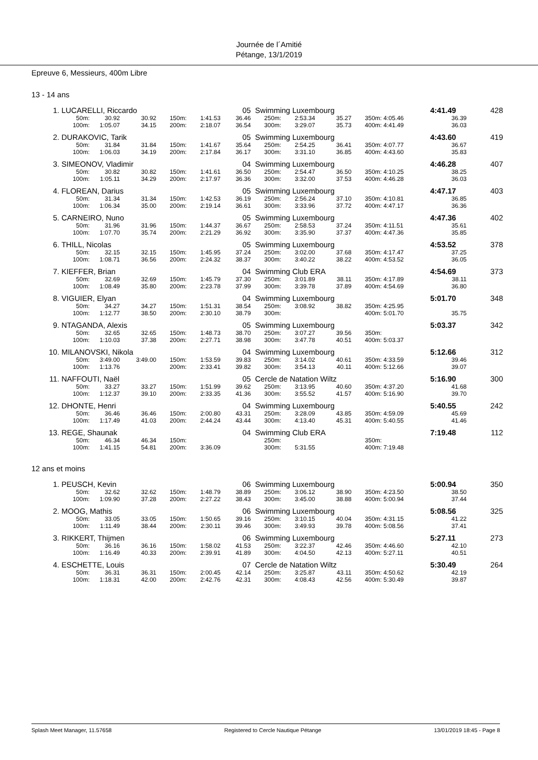Journée de l´Amitié
Pétange, 13/1/2019
Epreuve 6, Messieurs, 400m Libre
13 - 14 ans
| 1. | LUCARELLI, Riccardo | | | | 05 | | Swimming Luxembourg | | | | | 4:41.49 | 428 |
| | 50m: | 30.92 | 30.92 | 150m: | 1:41.53 | 36.46 | 250m: | 2:53.34 | 35.27 | 350m: | 4:05.46 | 36.39 | |
| | 100m: | 1:05.07 | 34.15 | 200m: | 2:18.07 | 36.54 | 300m: | 3:29.07 | 35.73 | 400m: | 4:41.49 | 36.03 | |
| 2. | DURAKOVIC, Tarik | | | | 05 | | Swimming Luxembourg | | | | | 4:43.60 | 419 |
| | 50m: | 31.84 | 31.84 | 150m: | 1:41.67 | 35.64 | 250m: | 2:54.25 | 36.41 | 350m: | 4:07.77 | 36.67 | |
| | 100m: | 1:06.03 | 34.19 | 200m: | 2:17.84 | 36.17 | 300m: | 3:31.10 | 36.85 | 400m: | 4:43.60 | 35.83 | |
| 3. | SIMEONOV, Vladimir | | | | 04 | | Swimming Luxembourg | | | | | 4:46.28 | 407 |
| | 50m: | 30.82 | 30.82 | 150m: | 1:41.61 | 36.50 | 250m: | 2:54.47 | 36.50 | 350m: | 4:10.25 | 38.25 | |
| | 100m: | 1:05.11 | 34.29 | 200m: | 2:17.97 | 36.36 | 300m: | 3:32.00 | 37.53 | 400m: | 4:46.28 | 36.03 | |
| 4. | FLOREAN, Darius | | | | 05 | | Swimming Luxembourg | | | | | 4:47.17 | 403 |
| | 50m: | 31.34 | 31.34 | 150m: | 1:42.53 | 36.19 | 250m: | 2:56.24 | 37.10 | 350m: | 4:10.81 | 36.85 | |
| | 100m: | 1:06.34 | 35.00 | 200m: | 2:19.14 | 36.61 | 300m: | 3:33.96 | 37.72 | 400m: | 4:47.17 | 36.36 | |
| 5. | CARNEIRO, Nuno | | | | 05 | | Swimming Luxembourg | | | | | 4:47.36 | 402 |
| | 50m: | 31.96 | 31.96 | 150m: | 1:44.37 | 36.67 | 250m: | 2:58.53 | 37.24 | 350m: | 4:11.51 | 35.61 | |
| | 100m: | 1:07.70 | 35.74 | 200m: | 2:21.29 | 36.92 | 300m: | 3:35.90 | 37.37 | 400m: | 4:47.36 | 35.85 | |
| 6. | THILL, Nicolas | | | | 05 | | Swimming Luxembourg | | | | | 4:53.52 | 378 |
| | 50m: | 32.15 | 32.15 | 150m: | 1:45.95 | 37.24 | 250m: | 3:02.00 | 37.68 | 350m: | 4:17.47 | 37.25 | |
| | 100m: | 1:08.71 | 36.56 | 200m: | 2:24.32 | 38.37 | 300m: | 3:40.22 | 38.22 | 400m: | 4:53.52 | 36.05 | |
| 7. | KIEFFER, Brian | | | | 04 | | Swimming Club ERA | | | | | 4:54.69 | 373 |
| | 50m: | 32.69 | 32.69 | 150m: | 1:45.79 | 37.30 | 250m: | 3:01.89 | 38.11 | 350m: | 4:17.89 | 38.11 | |
| | 100m: | 1:08.49 | 35.80 | 200m: | 2:23.78 | 37.99 | 300m: | 3:39.78 | 37.89 | 400m: | 4:54.69 | 36.80 | |
| 8. | VIGUIER, Elyan | | | | 04 | | Swimming Luxembourg | | | | | 5:01.70 | 348 |
| | 50m: | 34.27 | 34.27 | 150m: | 1:51.31 | 38.54 | 250m: | 3:08.92 | 38.82 | 350m: | 4:25.95 | | |
| | 100m: | 1:12.77 | 38.50 | 200m: | 2:30.10 | 38.79 | 300m: | | | 400m: | 5:01.70 | 35.75 | |
| 9. | NTAGANDA, Alexis | | | | 05 | | Swimming Luxembourg | | | | | 5:03.37 | 342 |
| | 50m: | 32.65 | 32.65 | 150m: | 1:48.73 | 38.70 | 250m: | 3:07.27 | 39.56 | 350m: | | | |
| | 100m: | 1:10.03 | 37.38 | 200m: | 2:27.71 | 38.98 | 300m: | 3:47.78 | 40.51 | 400m: | 5:03.37 | | |
| 10. | MILANOVSKI, Nikola | | | | 04 | | Swimming Luxembourg | | | | | 5:12.66 | 312 |
| | 50m: | 3:49.00 | 3:49.00 | 150m: | 1:53.59 | 39.83 | 250m: | 3:14.02 | 40.61 | 350m: | 4:33.59 | 39.46 | |
| | 100m: | 1:13.76 | | 200m: | 2:33.41 | 39.82 | 300m: | 3:54.13 | 40.11 | 400m: | 5:12.66 | 39.07 | |
| 11. | NAFFOUTI, Naël | | | | 05 | | Cercle de Natation Wiltz | | | | | 5:16.90 | 300 |
| | 50m: | 33.27 | 33.27 | 150m: | 1:51.99 | 39.62 | 250m: | 3:13.95 | 40.60 | 350m: | 4:37.20 | 41.68 | |
| | 100m: | 1:12.37 | 39.10 | 200m: | 2:33.35 | 41.36 | 300m: | 3:55.52 | 41.57 | 400m: | 5:16.90 | 39.70 | |
| 12. | DHONTE, Henri | | | | 04 | | Swimming Luxembourg | | | | | 5:40.55 | 242 |
| | 50m: | 36.46 | 36.46 | 150m: | 2:00.80 | 43.31 | 250m: | 3:28.09 | 43.85 | 350m: | 4:59.09 | 45.69 | |
| | 100m: | 1:17.49 | 41.03 | 200m: | 2:44.24 | 43.44 | 300m: | 4:13.40 | 45.31 | 400m: | 5:40.55 | 41.46 | |
| 13. | REGE, Shaunak | | | | 04 | | Swimming Club ERA | | | | | 7:19.48 | 112 |
| | 50m: | 46.34 | 46.34 | 150m: | | | 250m: | | | 350m: | | | |
| | 100m: | 1:41.15 | 54.81 | 200m: | 3:36.09 | | 300m: | 5:31.55 | | 400m: | 7:19.48 | | |
12 ans et moins
| 1. | PEUSCH, Kevin | | | | 06 | | Swimming Luxembourg | | | | | 5:00.94 | 350 |
| | 50m: | 32.62 | 32.62 | 150m: | 1:48.79 | 38.89 | 250m: | 3:06.12 | 38.90 | 350m: | 4:23.50 | 38.50 | |
| | 100m: | 1:09.90 | 37.28 | 200m: | 2:27.22 | 38.43 | 300m: | 3:45.00 | 38.88 | 400m: | 5:00.94 | 37.44 | |
| 2. | MOOG, Mathis | | | | 06 | | Swimming Luxembourg | | | | | 5:08.56 | 325 |
| | 50m: | 33.05 | 33.05 | 150m: | 1:50.65 | 39.16 | 250m: | 3:10.15 | 40.04 | 350m: | 4:31.15 | 41.22 | |
| | 100m: | 1:11.49 | 38.44 | 200m: | 2:30.11 | 39.46 | 300m: | 3:49.93 | 39.78 | 400m: | 5:08.56 | 37.41 | |
| 3. | RIKKERT, Thijmen | | | | 06 | | Swimming Luxembourg | | | | | 5:27.11 | 273 |
| | 50m: | 36.16 | 36.16 | 150m: | 1:58.02 | 41.53 | 250m: | 3:22.37 | 42.46 | 350m: | 4:46.60 | 42.10 | |
| | 100m: | 1:16.49 | 40.33 | 200m: | 2:39.91 | 41.89 | 300m: | 4:04.50 | 42.13 | 400m: | 5:27.11 | 40.51 | |
| 4. | ESCHETTE, Louis | | | | 07 | | Cercle de Natation Wiltz | | | | | 5:30.49 | 264 |
| | 50m: | 36.31 | 36.31 | 150m: | 2:00.45 | 42.14 | 250m: | 3:25.87 | 43.11 | 350m: | 4:50.62 | 42.19 | |
| | 100m: | 1:18.31 | 42.00 | 200m: | 2:42.76 | 42.31 | 300m: | 4:08.43 | 42.56 | 400m: | 5:30.49 | 39.87 | |
Splash Meet Manager, 11.57658 Registered to Cercle Nautique Pétange 13/01/2019 18:45 - Page 8